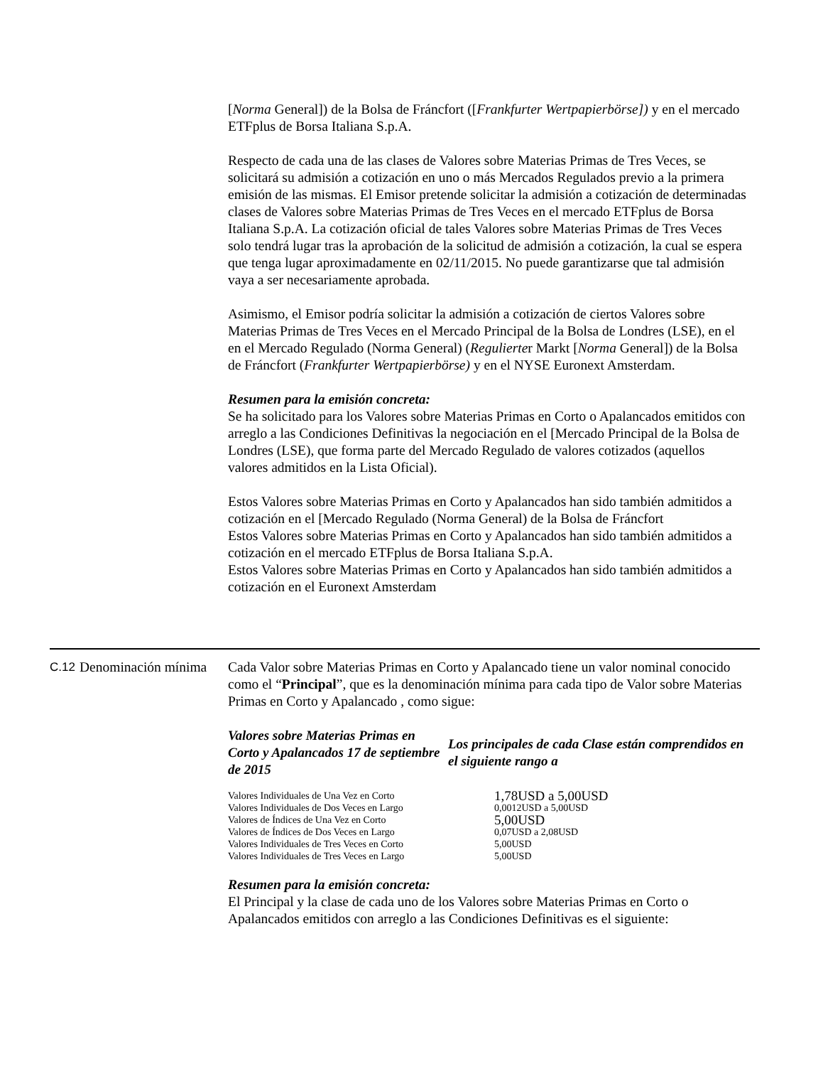[Norma General]) de la Bolsa de Fráncfort ([Frankfurter Wertpapierbörse]) y en el mercado ETFplus de Borsa Italiana S.p.A.
Respecto de cada una de las clases de Valores sobre Materias Primas de Tres Veces, se solicitará su admisión a cotización en uno o más Mercados Regulados previo a la primera emisión de las mismas. El Emisor pretende solicitar la admisión a cotización de determinadas clases de Valores sobre Materias Primas de Tres Veces en el mercado ETFplus de Borsa Italiana S.p.A. La cotización oficial de tales Valores sobre Materias Primas de Tres Veces solo tendrá lugar tras la aprobación de la solicitud de admisión a cotización, la cual se espera que tenga lugar aproximadamente en 02/11/2015. No puede garantizarse que tal admisión vaya a ser necesariamente aprobada.
Asimismo, el Emisor podría solicitar la admisión a cotización de ciertos Valores sobre Materias Primas de Tres Veces en el Mercado Principal de la Bolsa de Londres (LSE), en el en el Mercado Regulado (Norma General) (Regulierter Markt [Norma General]) de la Bolsa de Fráncfort (Frankfurter Wertpapierbörse) y en el NYSE Euronext Amsterdam.
Resumen para la emisión concreta:
Se ha solicitado para los Valores sobre Materias Primas en Corto o Apalancados emitidos con arreglo a las Condiciones Definitivas la negociación en el [Mercado Principal de la Bolsa de Londres (LSE), que forma parte del Mercado Regulado de valores cotizados (aquellos valores admitidos en la Lista Oficial).
Estos Valores sobre Materias Primas en Corto y Apalancados han sido también admitidos a cotización en el [Mercado Regulado (Norma General) de la Bolsa de Fráncfort
Estos Valores sobre Materias Primas en Corto y Apalancados han sido también admitidos a cotización en el mercado ETFplus de Borsa Italiana S.p.A.
Estos Valores sobre Materias Primas en Corto y Apalancados han sido también admitidos a cotización en el Euronext Amsterdam
C.12 Denominación mínima
Cada Valor sobre Materias Primas en Corto y Apalancado tiene un valor nominal conocido como el “Principal”, que es la denominación mínima para cada tipo de Valor sobre Materias Primas en Corto y Apalancado , como sigue:
| Valores sobre Materias Primas en Corto y Apalancados 17 de septiembre de 2015 | Los principales de cada Clase están comprendidos en el siguiente rango a |
| Valores Individuales de Una Vez en Corto | 1,78USD a 5,00USD |
| Valores Individuales de Dos Veces en Largo | 0,0012USD a 5,00USD |
| Valores de Índices de Una Vez en Corto | 5,00USD |
| Valores de Índices de Dos Veces en Largo | 0,07USD a 2,08USD |
| Valores Individuales de Tres Veces en Corto | 5,00USD |
| Valores Individuales de Tres Veces en Largo | 5,00USD |
Resumen para la emisión concreta:
El Principal y la clase de cada uno de los Valores sobre Materias Primas en Corto o Apalancados emitidos con arreglo a las Condiciones Definitivas es el siguiente: